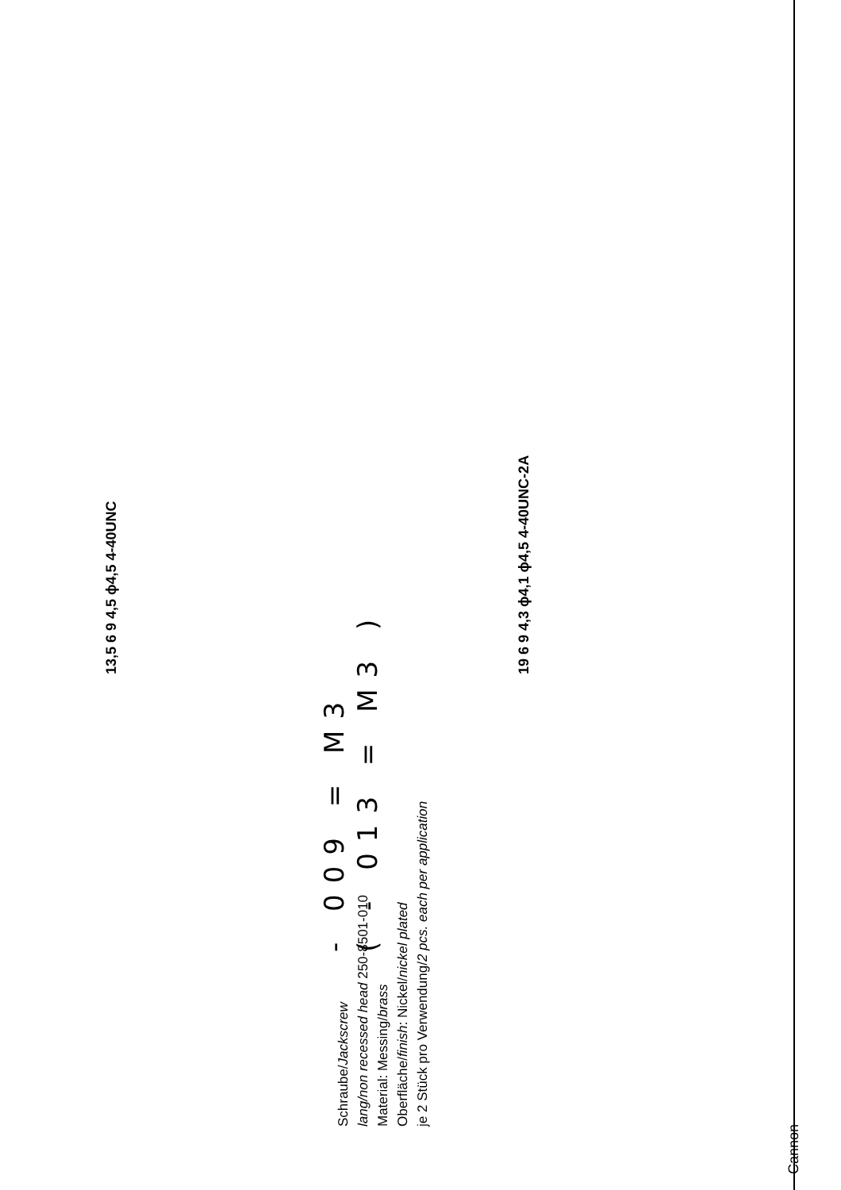- 009 = M3
( - 013 = M3 )
Schraube/Jackscrew
lang/non recessed head 250-8501-010
Material: Messing/brass
Oberfläche/finish: Nickel/nickel plated
je 2 Stück pro Verwendung/2 pcs. each per application
13,5 6 9 4,5 ϕ4,5 4-40UNC
19 6 9 4,3 ϕ4,1 ϕ4,5 4-40UNC-2A
Cannon